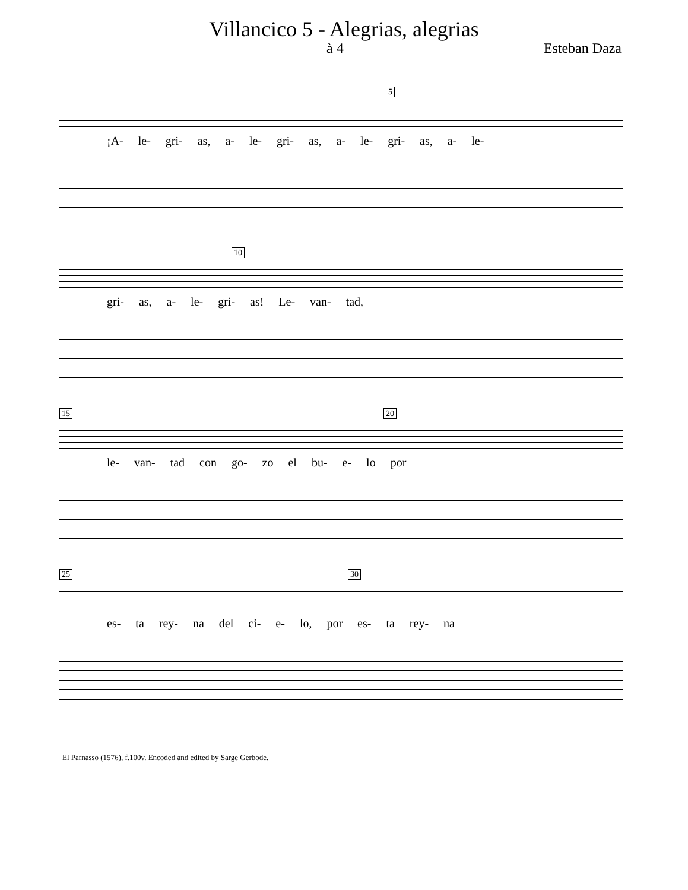Villancico 5 - Alegrias, alegrias
à 4 Esteban Daza
5
¡A- le- gri- as, a- le- gri- as, a- le- gri- as, a- le-
10
gri- as, a- le- gri- as! Le- van- tad,
15 20
le- van- tad con go- zo el bu- e- lo por
25 30
es- ta rey- na del ci- e- lo, por es- ta rey- na
El Parnasso (1576), f.100v. Encoded and edited by Sarge Gerbode.